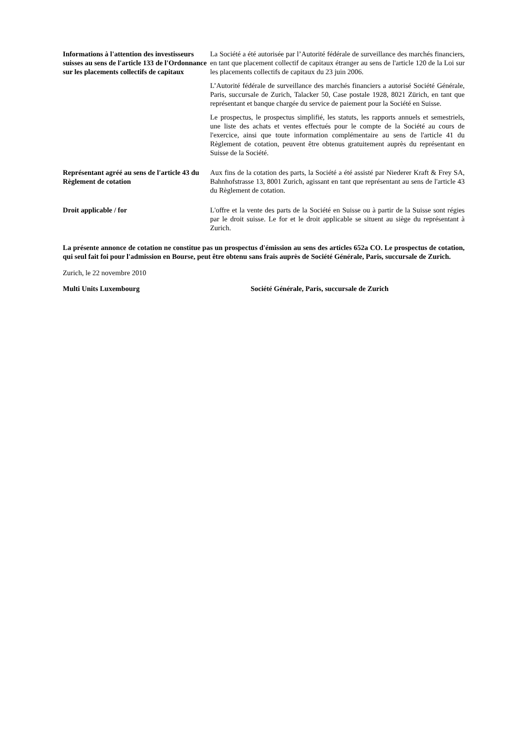Informations à l'attention des investisseurs suisses au sens de l'article 133 de l'Ordonnance sur les placements collectifs de capitaux
La Société a été autorisée par l’Autorité fédérale de surveillance des marchés financiers, en tant que placement collectif de capitaux étranger au sens de l'article 120 de la Loi sur les placements collectifs de capitaux du 23 juin 2006.
L’Autorité fédérale de surveillance des marchés financiers a autorisé Société Générale, Paris, succursale de Zurich, Talacker 50, Case postale 1928, 8021 Zürich, en tant que représentant et banque chargée du service de paiement pour la Société en Suisse.
Le prospectus, le prospectus simplifié, les statuts, les rapports annuels et semestriels, une liste des achats et ventes effectués pour le compte de la Société au cours de l'exercice, ainsi que toute information complémentaire au sens de l'article 41 du Règlement de cotation, peuvent être obtenus gratuitement auprès du représentant en Suisse de la Société.
Représentant agréé au sens de l'article 43 du Règlement de cotation
Aux fins de la cotation des parts, la Société a été assisté par Niederer Kraft & Frey SA, Bahnhofstrasse 13, 8001 Zurich, agissant en tant que représentant au sens de l'article 43 du Règlement de cotation.
Droit applicable / for L'offre et la vente des parts de la Société en Suisse ou à partir de la Suisse sont régies par le droit suisse. Le for et le droit applicable se situent au siège du représentant à Zurich.
La présente annonce de cotation ne constitue pas un prospectus d'émission au sens des articles 652a CO. Le prospectus de cotation, qui seul fait foi pour l'admission en Bourse, peut être obtenu sans frais auprès de Société Générale, Paris, succursale de Zurich.
Zurich, le 22 novembre 2010
Multi Units Luxembourg Société Générale, Paris, succursale de Zurich